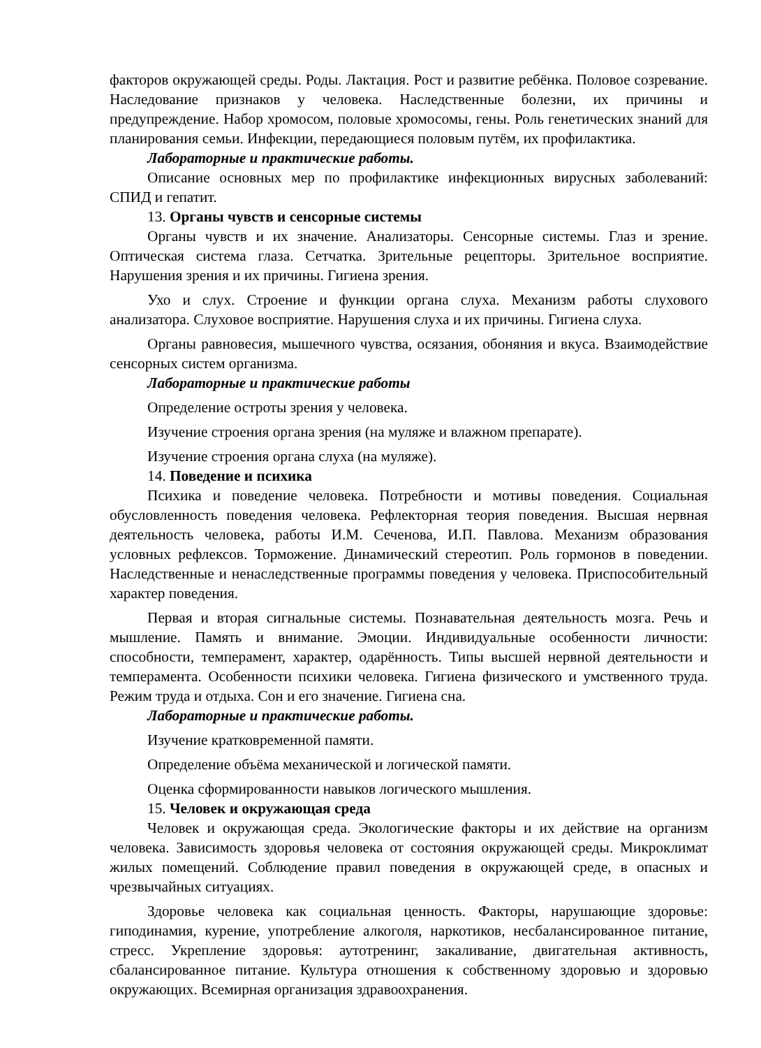факторов окружающей среды. Роды. Лактация. Рост и развитие ребёнка. Половое созревание. Наследование признаков у человека. Наследственные болезни, их причины и предупреждение. Набор хромосом, половые хромосомы, гены. Роль генетических знаний для планирования семьи. Инфекции, передающиеся половым путём, их профилактика.
Лабораторные и практические работы.
Описание основных мер по профилактике инфекционных вирусных заболеваний: СПИД и гепатит.
13. Органы чувств и сенсорные системы
Органы чувств и их значение. Анализаторы. Сенсорные системы. Глаз и зрение. Оптическая система глаза. Сетчатка. Зрительные рецепторы. Зрительное восприятие. Нарушения зрения и их причины. Гигиена зрения.
Ухо и слух. Строение и функции органа слуха. Механизм работы слухового анализатора. Слуховое восприятие. Нарушения слуха и их причины. Гигиена слуха.
Органы равновесия, мышечного чувства, осязания, обоняния и вкуса. Взаимодействие сенсорных систем организма.
Лабораторные и практические работы
Определение остроты зрения у человека.
Изучение строения органа зрения (на муляже и влажном препарате).
Изучение строения органа слуха (на муляже).
14. Поведение и психика
Психика и поведение человека. Потребности и мотивы поведения. Социальная обусловленность поведения человека. Рефлекторная теория поведения. Высшая нервная деятельность человека, работы И.М. Сеченова, И.П. Павлова. Механизм образования условных рефлексов. Торможение. Динамический стереотип. Роль гормонов в поведении. Наследственные и ненаследственные программы поведения у человека. Приспособительный характер поведения.
Первая и вторая сигнальные системы. Познавательная деятельность мозга. Речь и мышление. Память и внимание. Эмоции. Индивидуальные особенности личности: способности, темперамент, характер, одарённость. Типы высшей нервной деятельности и темперамента. Особенности психики человека. Гигиена физического и умственного труда. Режим труда и отдыха. Сон и его значение. Гигиена сна.
Лабораторные и практические работы.
Изучение кратковременной памяти.
Определение объёма механической и логической памяти.
Оценка сформированности навыков логического мышления.
15. Человек и окружающая среда
Человек и окружающая среда. Экологические факторы и их действие на организм человека. Зависимость здоровья человека от состояния окружающей среды. Микроклимат жилых помещений. Соблюдение правил поведения в окружающей среде, в опасных и чрезвычайных ситуациях.
Здоровье человека как социальная ценность. Факторы, нарушающие здоровье: гиподинамия, курение, употребление алкоголя, наркотиков, несбалансированное питание, стресс. Укрепление здоровья: аутотренинг, закаливание, двигательная активность, сбалансированное питание. Культура отношения к собственному здоровью и здоровью окружающих. Всемирная организация здравоохранения.